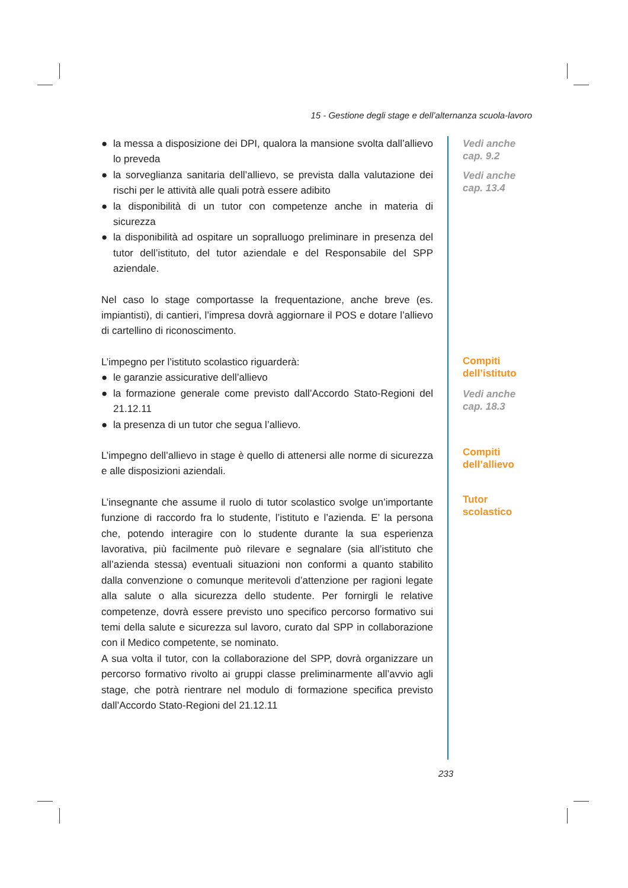15 - Gestione degli stage e dell’alternanza scuola-lavoro
● la messa a disposizione dei DPI, qualora la mansione svolta dall’allievo lo preveda
● la sorveglianza sanitaria dell’allievo, se prevista dalla valutazione dei rischi per le attività alle quali potrà essere adibito
● la disponibilità di un tutor con competenze anche in materia di sicurezza
● la disponibilità ad ospitare un sopralluogo preliminare in presenza del tutor dell’istituto, del tutor aziendale e del Responsabile del SPP aziendale.
Nel caso lo stage comportasse la frequentazione, anche breve (es. impiantisti), di cantieri, l’impresa dovrà aggiornare il POS e dotare l’allievo di cartellino di riconoscimento.
L’impegno per l’istituto scolastico riguarderà:
● le garanzie assicurative dell’allievo
● la formazione generale come previsto dall’Accordo Stato-Regioni del 21.12.11
● la presenza di un tutor che segua l’allievo.
L’impegno dell’allievo in stage è quello di attenersi alle norme di sicurezza e alle disposizioni aziendali.
L’insegnante che assume il ruolo di tutor scolastico svolge un’importante funzione di raccordo fra lo studente, l’istituto e l’azienda. E’ la persona che, potendo interagire con lo studente durante la sua esperienza lavorativa, più facilmente può rilevare e segnalare (sia all’istituto che all’azienda stessa) eventuali situazioni non conformi a quanto stabilito dalla convenzione o comunque meritevoli d’attenzione per ragioni legate alla salute o alla sicurezza dello studente. Per fornirgli le relative competenze, dovrà essere previsto uno specifico percorso formativo sui temi della salute e sicurezza sul lavoro, curato dal SPP in collaborazione con il Medico competente, se nominato.
A sua volta il tutor, con la collaborazione del SPP, dovrà organizzare un percorso formativo rivolto ai gruppi classe preliminarmente all’avvio agli stage, che potrà rientrare nel modulo di formazione specifica previsto dall’Accordo Stato-Regioni del 21.12.11
Vedi anche
cap. 9.2
Vedi anche
cap. 13.4
Compiti
dell’istituto
Vedi anche
cap. 18.3
Compiti
dell’allievo
Tutor
scolastico
233